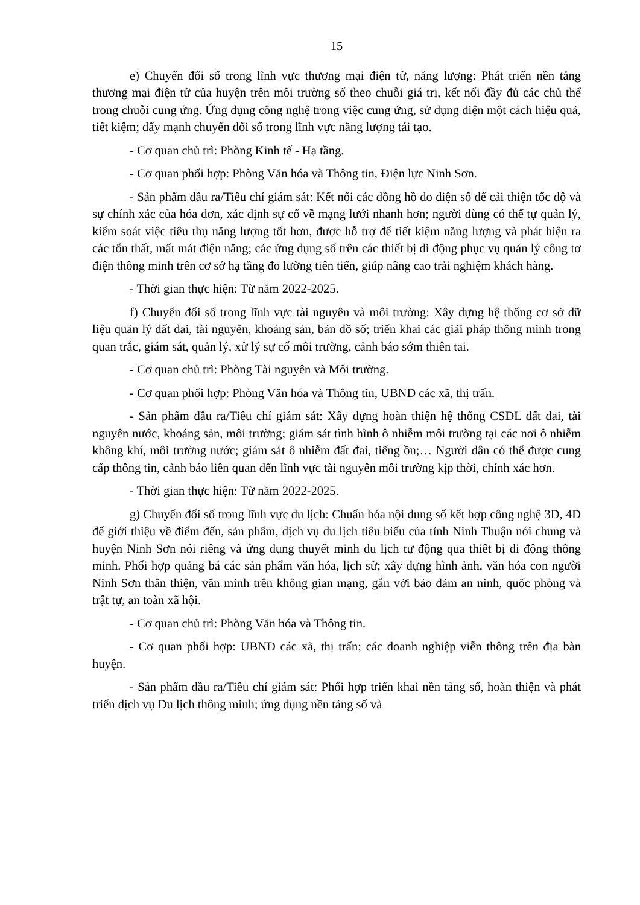15
e) Chuyển đổi số trong lĩnh vực thương mại điện tử, năng lượng: Phát triển nền tảng thương mại điện tử của huyện trên môi trường số theo chuỗi giá trị, kết nối đầy đủ các chủ thể trong chuỗi cung ứng. Ứng dụng công nghệ trong việc cung ứng, sử dụng điện một cách hiệu quả, tiết kiệm; đẩy mạnh chuyển đổi số trong lĩnh vực năng lượng tái tạo.
- Cơ quan chủ trì: Phòng Kinh tế - Hạ tầng.
- Cơ quan phối hợp: Phòng Văn hóa và Thông tin, Điện lực Ninh Sơn.
- Sản phẩm đầu ra/Tiêu chí giám sát: Kết nối các đồng hồ đo điện số để cải thiện tốc độ và sự chính xác của hóa đơn, xác định sự cố về mạng lưới nhanh hơn; người dùng có thể tự quản lý, kiểm soát việc tiêu thụ năng lượng tốt hơn, được hỗ trợ để tiết kiệm năng lượng và phát hiện ra các tổn thất, mất mát điện năng; các ứng dụng số trên các thiết bị di động phục vụ quản lý công tơ điện thông minh trên cơ sở hạ tầng đo lường tiên tiến, giúp nâng cao trải nghiệm khách hàng.
- Thời gian thực hiện: Từ năm 2022-2025.
f) Chuyển đổi số trong lĩnh vực tài nguyên và môi trường: Xây dựng hệ thống cơ sở dữ liệu quản lý đất đai, tài nguyên, khoáng sản, bản đồ số; triển khai các giải pháp thông minh trong quan trắc, giám sát, quản lý, xử lý sự cố môi trường, cảnh báo sớm thiên tai.
- Cơ quan chủ trì: Phòng Tài nguyên và Môi trường.
- Cơ quan phối hợp: Phòng Văn hóa và Thông tin, UBND các xã, thị trấn.
- Sản phẩm đầu ra/Tiêu chí giám sát: Xây dựng hoàn thiện hệ thống CSDL đất đai, tài nguyên nước, khoáng sản, môi trường; giám sát tình hình ô nhiễm môi trường tại các nơi ô nhiễm không khí, môi trường nước; giám sát ô nhiễm đất đai, tiếng ồn;… Người dân có thể được cung cấp thông tin, cảnh báo liên quan đến lĩnh vực tài nguyên môi trường kịp thời, chính xác hơn.
- Thời gian thực hiện: Từ năm 2022-2025.
g) Chuyển đổi số trong lĩnh vực du lịch: Chuẩn hóa nội dung số kết hợp công nghệ 3D, 4D để giới thiệu về điểm đến, sản phẩm, dịch vụ du lịch tiêu biểu của tỉnh Ninh Thuận nói chung và huyện Ninh Sơn nói riêng và ứng dụng thuyết minh du lịch tự động qua thiết bị di động thông minh. Phối hợp quảng bá các sản phẩm văn hóa, lịch sử; xây dựng hình ảnh, văn hóa con người Ninh Sơn thân thiện, văn minh trên không gian mạng, gắn với bảo đảm an ninh, quốc phòng và trật tự, an toàn xã hội.
- Cơ quan chủ trì: Phòng Văn hóa và Thông tin.
- Cơ quan phối hợp: UBND các xã, thị trấn; các doanh nghiệp viễn thông trên địa bàn huyện.
- Sản phẩm đầu ra/Tiêu chí giám sát: Phối hợp triển khai nền tảng số, hoàn thiện và phát triển dịch vụ Du lịch thông minh; ứng dụng nền tảng số và